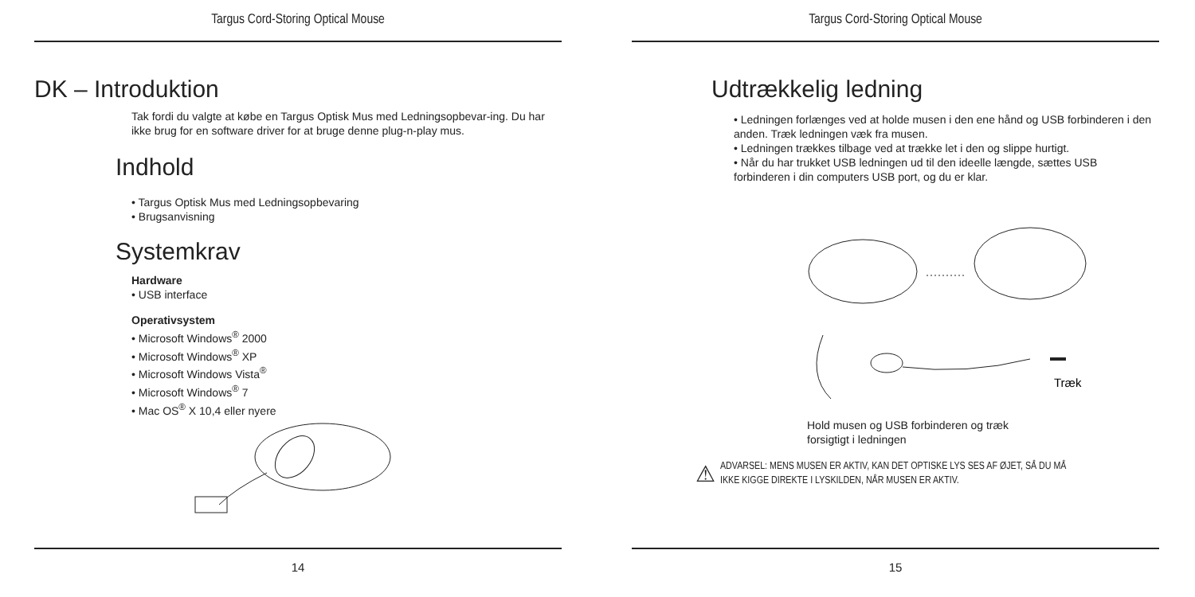Targus Cord-Storing Optical Mouse
DK – Introduktion
Tak fordi du valgte at købe en Targus Optisk Mus med Ledningsopbevar-ing. Du har ikke brug for en software driver for at bruge denne plug-n-play mus.
Indhold
• Targus Optisk Mus med Ledningsopbevaring
• Brugsanvisning
Systemkrav
Hardware
• USB interface
Operativsystem
• Microsoft Windows<sup>®</sup> 2000
• Microsoft Windows<sup>®</sup> XP
• Microsoft Windows Vista<sup>®</sup>
• Microsoft Windows<sup>®</sup> 7
• Mac OS<sup>®</sup> X 10,4 eller nyere
14
Targus Cord-Storing Optical Mouse
Udtrækkelig ledning
• Ledningen forlænges ved at holde musen i den ene hånd og USB forbinderen i den anden. Træk ledningen væk fra musen.
• Ledningen trækkes tilbage ved at trække let i den og slippe hurtigt.
• Når du har trukket USB ledningen ud til den ideelle længde, sættes USB forbinderen i din computers USB port, og du er klar.
Træk
Hold musen og USB forbinderen og træk
forsigtigt i ledningen
⚠
ADVARSEL: MENS MUSEN ER AKTIV, KAN DET OPTISKE LYS SES AF ØJET, SÅ DU MÅ
IKKE KIGGE DIREKTE I LYSKILDEN, NÅR MUSEN ER AKTIV.
15